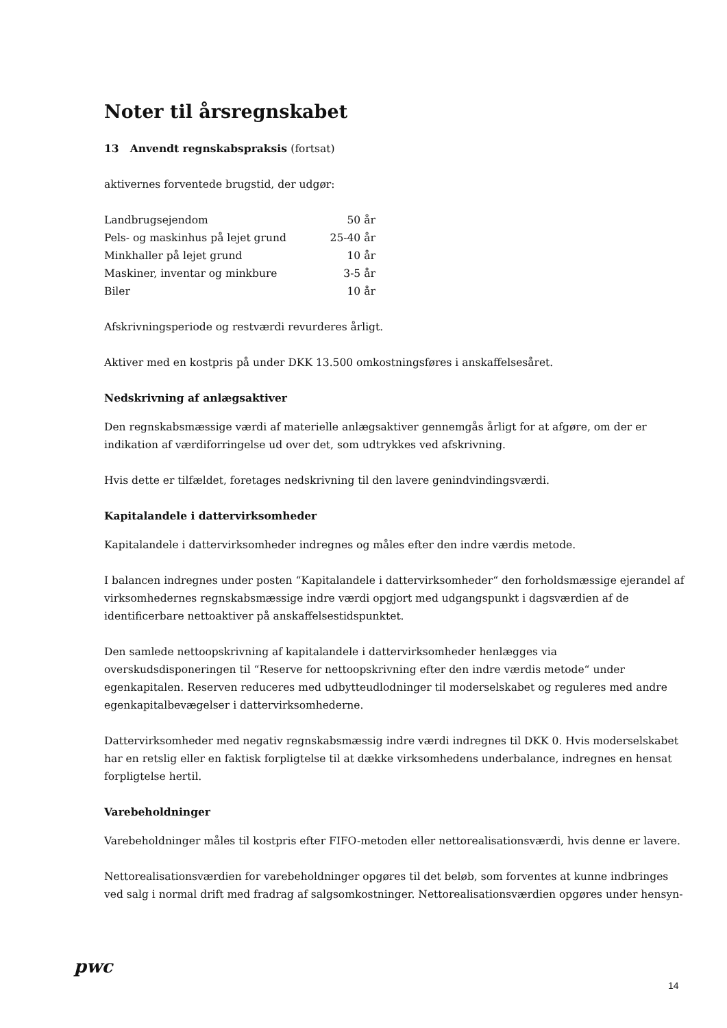Noter til årsregnskabet
13 Anvendt regnskabspraksis (fortsat)
aktivernes forventede brugstid, der udgør:
| Landbrugsejendom | 50 år |
| Pels- og maskinhus på lejet grund | 25-40 år |
| Minkhaller på lejet grund | 10 år |
| Maskiner, inventar og minkbure | 3-5 år |
| Biler | 10 år |
Afskrivningsperiode og restværdi revurderes årligt.
Aktiver med en kostpris på under DKK 13.500 omkostningsføres i anskaffelsesåret.
Nedskrivning af anlægsaktiver
Den regnskabsmæssige værdi af materielle anlægsaktiver gennemgås årligt for at afgøre, om der er indikation af værdiforringelse ud over det, som udtrykkes ved afskrivning.
Hvis dette er tilfældet, foretages nedskrivning til den lavere genindvindingsværdi.
Kapitalandele i dattervirksomheder
Kapitalandele i dattervirksomheder indregnes og måles efter den indre værdis metode.
I balancen indregnes under posten “Kapitalandele i dattervirksomheder“ den forholdsmæssige ejerandel af virksomhedernes regnskabsmæssige indre værdi opgjort med udgangspunkt i dagsværdien af de identificerbare nettoaktiver på anskaffelsestidspunktet.
Den samlede nettoopskrivning af kapitalandele i dattervirksomheder henlægges via overskudsdisponeringen til “Reserve for nettoopskrivning efter den indre værdis metode“ under egenkapitalen. Reserven reduceres med udbytteudlodninger til moderselskabet og reguleres med andre egenkapitalbevægelser i dattervirksomhederne.
Dattervirksomheder med negativ regnskabsmæssig indre værdi indregnes til DKK 0. Hvis moderselskabet har en retslig eller en faktisk forpligtelse til at dække virksomhedens underbalance, indregnes en hensat forpligtelse hertil.
Varebeholdninger
Varebeholdninger måles til kostpris efter FIFO-metoden eller nettorealisationsværdi, hvis denne er lavere.
Nettorealisationsværdien for varebeholdninger opgøres til det beløb, som forventes at kunne indbringes ved salg i normal drift med fradrag af salgsomkostninger. Nettorealisationsværdien opgøres under hensyn-
pwc
14